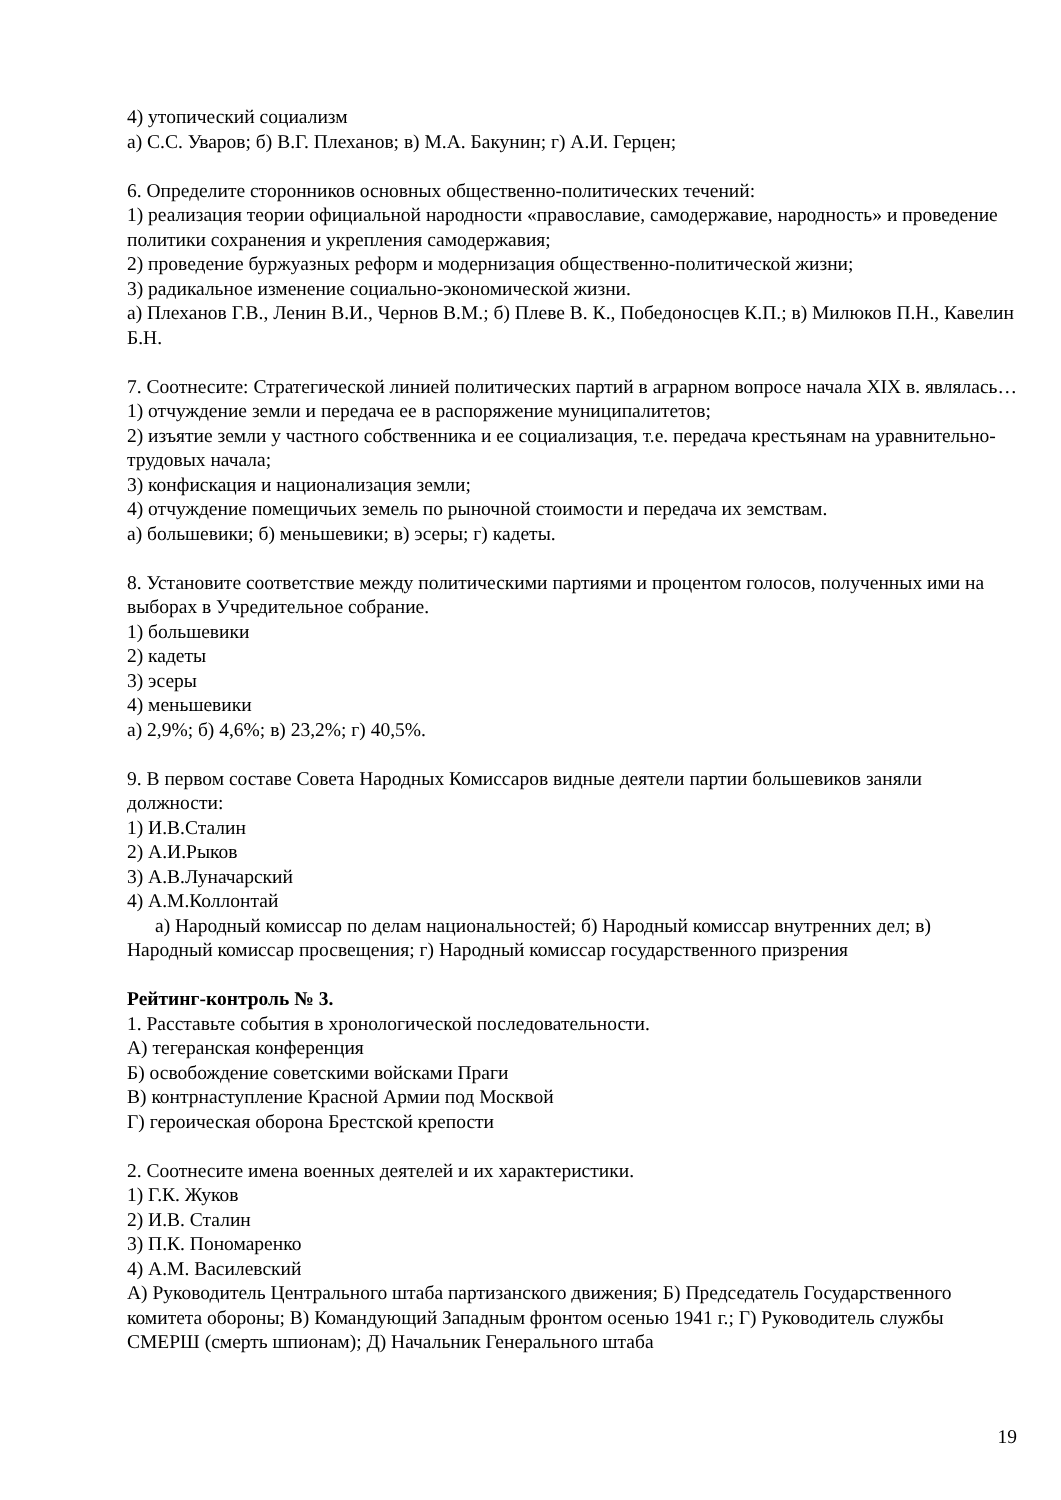4) утопический социализм
а) С.С. Уваров; б) В.Г. Плеханов; в) М.А. Бакунин; г) А.И. Герцен;
6. Определите сторонников основных общественно-политических течений:
1) реализация теории официальной народности «православие, самодержавие, народность» и проведение политики сохранения и укрепления самодержавия;
2) проведение буржуазных реформ и модернизация общественно-политической жизни;
3) радикальное изменение социально-экономической жизни.
а) Плеханов Г.В., Ленин В.И., Чернов В.М.; б) Плеве В. К., Победоносцев К.П.; в) Милюков П.Н., Кавелин Б.Н.
7. Соотнесите: Стратегической линией политических партий в аграрном вопросе начала XIX в. являлась…
1) отчуждение земли и передача ее в распоряжение муниципалитетов;
2) изъятие земли у частного собственника и ее социализация, т.е. передача крестьянам на уравнительно-трудовых начала;
3) конфискация и национализация земли;
4) отчуждение помещичьих земель по рыночной стоимости и передача их земствам.
а) большевики; б) меньшевики; в) эсеры; г) кадеты.
8. Установите соответствие между политическими партиями и процентом голосов, полученных ими на выборах в Учредительное собрание.
1) большевики
2) кадеты
3) эсеры
4) меньшевики
а) 2,9%; б) 4,6%; в) 23,2%; г) 40,5%.
9. В первом составе Совета Народных Комиссаров видные деятели партии большевиков заняли должности:
1) И.В.Сталин
2) А.И.Рыков
3) А.В.Луначарский
4) А.М.Коллонтай
а) Народный комиссар по делам национальностей; б) Народный комиссар внутренних дел; в) Народный комиссар просвещения; г) Народный комиссар государственного призрения
Рейтинг-контроль № 3.
1. Расставьте события в хронологической последовательности.
А) тегеранская конференция
Б) освобождение советскими войсками Праги
В) контрнаступление Красной Армии под Москвой
Г) героическая оборона Брестской крепости
2. Соотнесите имена военных деятелей и их характеристики.
1) Г.К. Жуков
2) И.В. Сталин
3) П.К. Пономаренко
4) А.М. Василевский
А) Руководитель Центрального штаба партизанского движения; Б) Председатель Государственного комитета обороны; В) Командующий Западным фронтом осенью 1941 г.; Г) Руководитель службы СМЕРШ (смерть шпионам); Д) Начальник Генерального штаба
19